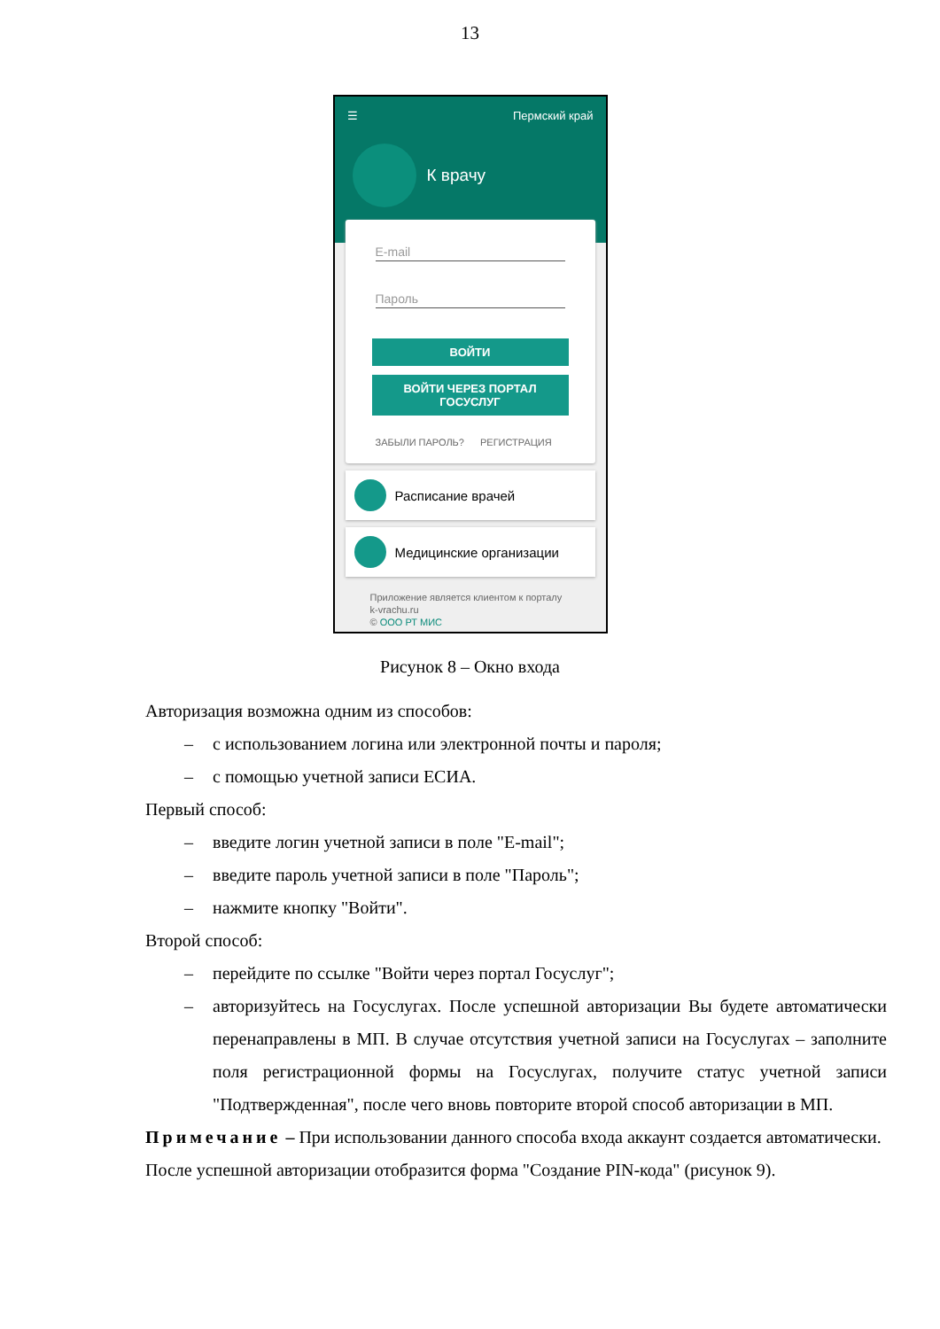13
☰ Пермский край
К врачу
E-mail
Пароль
ВОЙТИ
ВОЙТИ ЧЕРЕЗ ПОРТАЛ
ГОСУСЛУГ
ЗАБЫЛИ ПАРОЛЬ? РЕГИСТРАЦИЯ
Расписание врачей
Медицинские организации
Приложение является клиентом к порталу
k-vrachu.ru
© ООО РТ МИС
Рисунок 8 – Окно входа
Авторизация возможна одним из способов:
– с использованием логина или электронной почты и пароля;
– с помощью учетной записи ЕСИА.
Первый способ:
– введите логин учетной записи в поле "E-mail";
– введите пароль учетной записи в поле "Пароль";
– нажмите кнопку "Войти".
Второй способ:
– перейдите по ссылке "Войти через портал Госуслуг";
– авторизуйтесь на Госуслугах. После успешной авторизации Вы будете автоматически перенаправлены в МП. В случае отсутствия учетной записи на Госуслугах – заполните поля регистрационной формы на Госуслугах, получите статус учетной записи "Подтвержденная", после чего вновь повторите второй способ авторизации в МП.
Примечание – При использовании данного способа входа аккаунт создается автоматически.
После успешной авторизации отобразится форма "Создание PIN-кода" (рисунок 9).